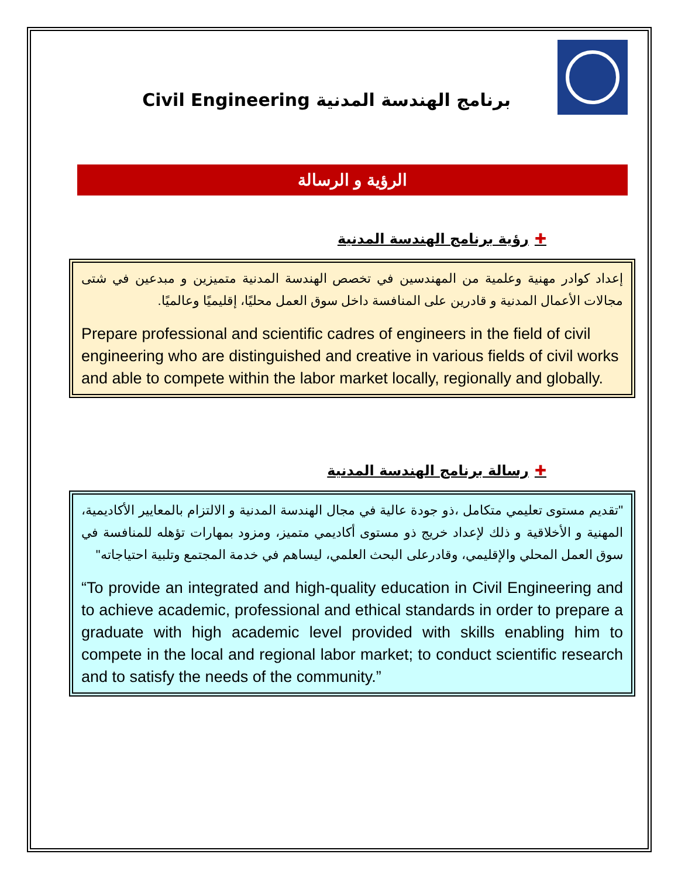Civil Engineering برنامج الهندسة المدنية
الرؤية و الرسالة
✚رؤية برنامج الهندسة المدنية
إعداد كوادر مهنية وعلمية من المهندسين في تخصص الهندسة المدنية متميزين و مبدعين في شتى مجالات الأعمال المدنية و قادرين على المنافسة داخل سوق العمل محليًا، إقليميًا وعالميًا.
Prepare professional and scientific cadres of engineers in the field of civil engineering who are distinguished and creative in various fields of civil works and able to compete within the labor market locally, regionally and globally.
✚رسالة برنامج الهندسة المدنية
"تقديم مستوى تعليمي متكامل ،ذو جودة عالية في مجال الهندسة المدنية و الالتزام بالمعايير الأكاديمية، المهنية و الأخلاقية و ذلك لإعداد خريج ذو مستوى أكاديمي متميز، ومزود بمهارات تؤهله للمنافسة في سوق العمل المحلي والإقليمي، وقادرعلى البحث العلمي، ليساهم في خدمة المجتمع وتلبية احتياجاته"
“To provide an integrated and high-quality education in Civil Engineering and to achieve academic, professional and ethical standards in order to prepare a graduate with high academic level provided with skills enabling him to compete in the local and regional labor market; to conduct scientific research and to satisfy the needs of the community.”